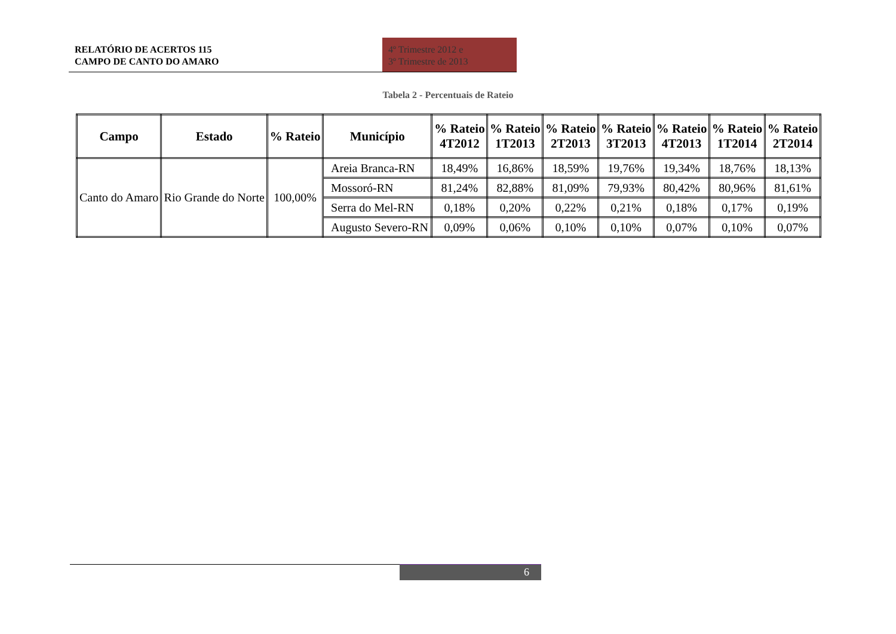RELATÓRIO DE ACERTOS 115
CAMPO DE CANTO DO AMARO
4º Trimestre 2012 e
3º Trimestre de 2013
Tabela 2 - Percentuais de Rateio
| Campo | Estado | % Rateio | Município | % Rateio 4T2012 | % Rateio 1T2013 | % Rateio 2T2013 | % Rateio 3T2013 | % Rateio 4T2013 | % Rateio 1T2014 | % Rateio 2T2014 |
| --- | --- | --- | --- | --- | --- | --- | --- | --- | --- | --- |
| Canto do Amaro | Rio Grande do Norte | 100,00% | Areia Branca-RN | 18,49% | 16,86% | 18,59% | 19,76% | 19,34% | 18,76% | 18,13% |
| | | | Mossoró-RN | 81,24% | 82,88% | 81,09% | 79,93% | 80,42% | 80,96% | 81,61% |
| | | | Serra do Mel-RN | 0,18% | 0,20% | 0,22% | 0,21% | 0,18% | 0,17% | 0,19% |
| | | | Augusto Severo-RN | 0,09% | 0,06% | 0,10% | 0,10% | 0,07% | 0,10% | 0,07% |
6